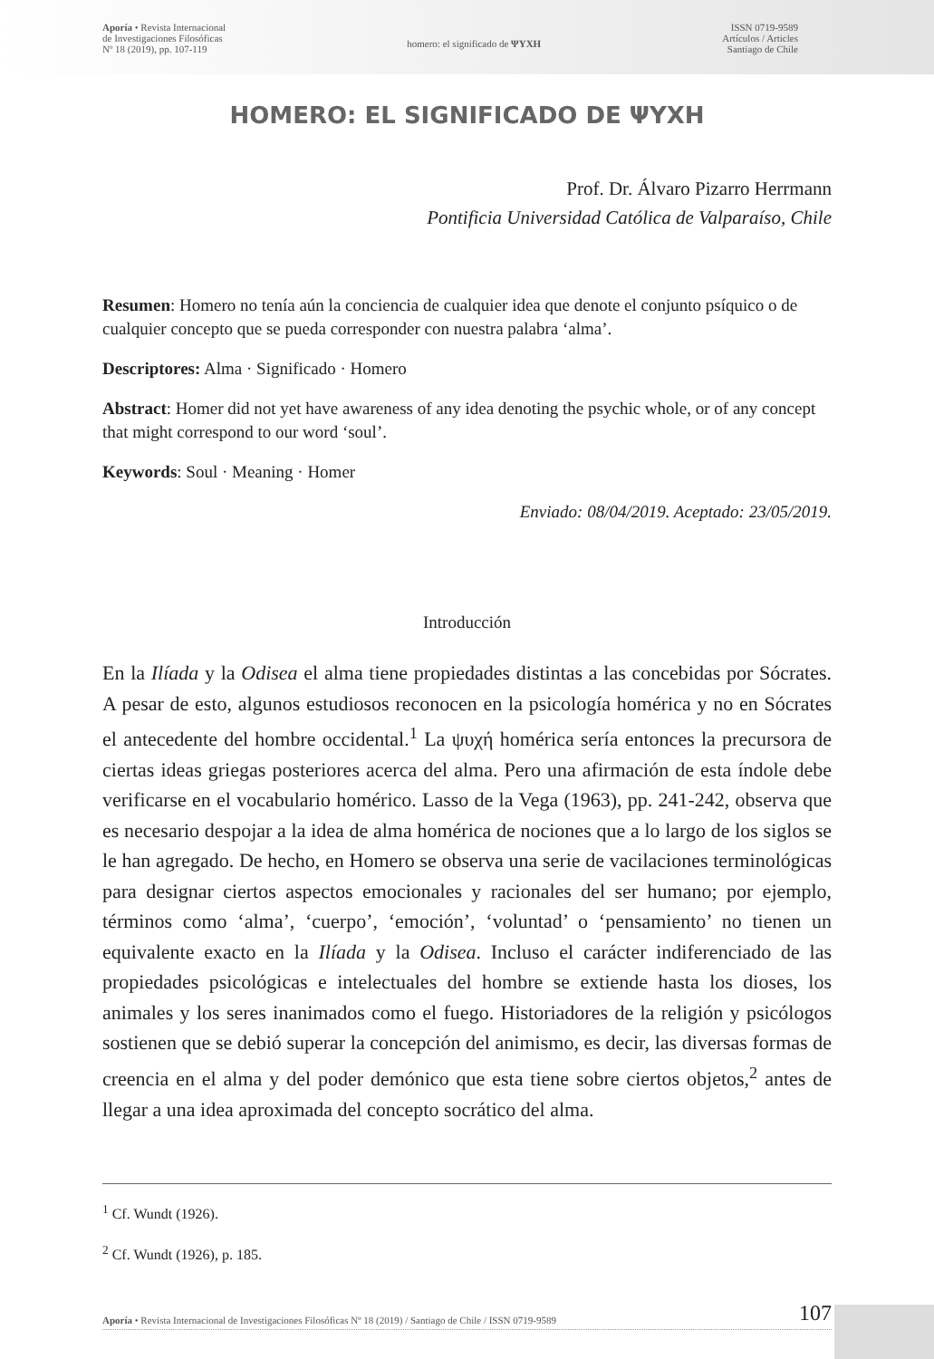Aporía • Revista Internacional
de Investigaciones Filosóficas
Nº 18 (2019), pp. 107-119
homero: el significado de ΨΥΧΗ
ISSN 0719-9589
Artículos / Articles
Santiago de Chile
HOMERO: EL SIGNIFICADO DE ΨΥΧΗ
Prof. Dr. Álvaro Pizarro Herrmann
Pontificia Universidad Católica de Valparaíso, Chile
Resumen: Homero no tenía aún la conciencia de cualquier idea que denote el conjunto psíquico o de cualquier concepto que se pueda corresponder con nuestra palabra ‘alma’.
Descriptores: Alma · Significado · Homero
Abstract: Homer did not yet have awareness of any idea denoting the psychic whole, or of any concept that might correspond to our word ‘soul’.
Keywords: Soul · Meaning · Homer
Enviado: 08/04/2019. Aceptado: 23/05/2019.
Introducción
En la Ilíada y la Odisea el alma tiene propiedades distintas a las concebidas por Sócrates. A pesar de esto, algunos estudiosos reconocen en la psicología homérica y no en Sócrates el antecedente del hombre occidental.<sup>1</sup> La ψυχή homérica sería entonces la precursora de ciertas ideas griegas posteriores acerca del alma. Pero una afirmación de esta índole debe verificarse en el vocabulario homérico. Lasso de la Vega (1963), pp. 241-242, observa que es necesario despojar a la idea de alma homérica de nociones que a lo largo de los siglos se le han agregado. De hecho, en Homero se observa una serie de vacilaciones terminológicas para designar ciertos aspectos emocionales y racionales del ser humano; por ejemplo, términos como ‘alma’, ‘cuerpo’, ‘emoción’, ‘voluntad’ o ‘pensamiento’ no tienen un equivalente exacto en la Ilíada y la Odisea. Incluso el carácter indiferenciado de las propiedades psicológicas e intelectuales del hombre se extiende hasta los dioses, los animales y los seres inanimados como el fuego. Historiadores de la religión y psicólogos sostienen que se debió superar la concepción del animismo, es decir, las diversas formas de creencia en el alma y del poder demónico que esta tiene sobre ciertos objetos,<sup>2</sup> antes de llegar a una idea aproximada del concepto socrático del alma.
<sup>1</sup> Cf. Wundt (1926).
<sup>2</sup> Cf. Wundt (1926), p. 185.
Aporía • Revista Internacional de Investigaciones Filosóficas Nº 18 (2019) / Santiago de Chile / ISSN 0719-9589 107